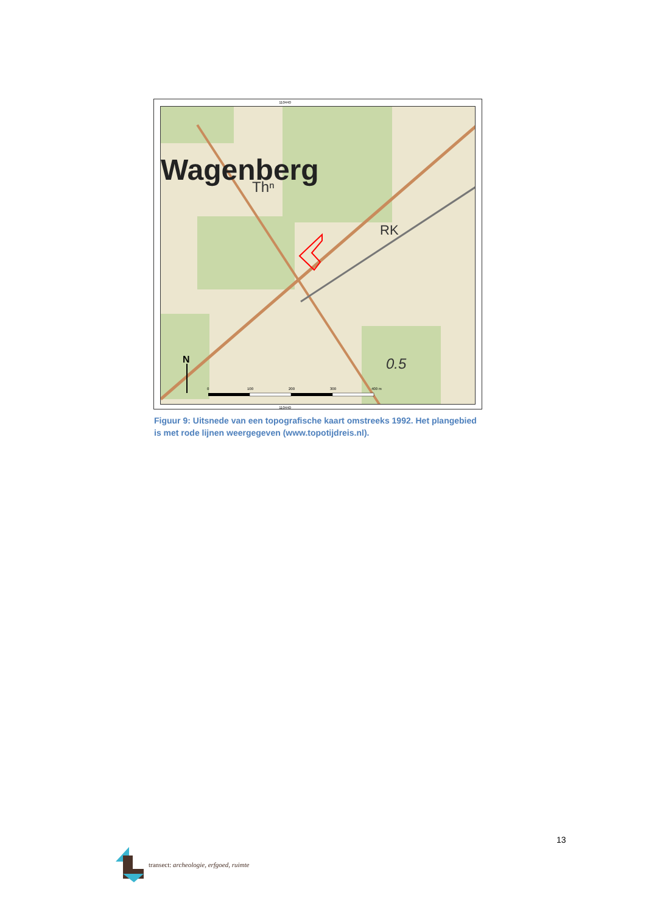110440
Wagenberg
Thⁿ
RK
0.5
N
0
100
200
300
400 m
110440
Figuur 9: Uitsnede van een topografische kaart omstreeks 1992. Het plangebied is met rode lijnen weergegeven (www.topotijdreis.nl).
13
transect: archeologie, erfgoed, ruimte